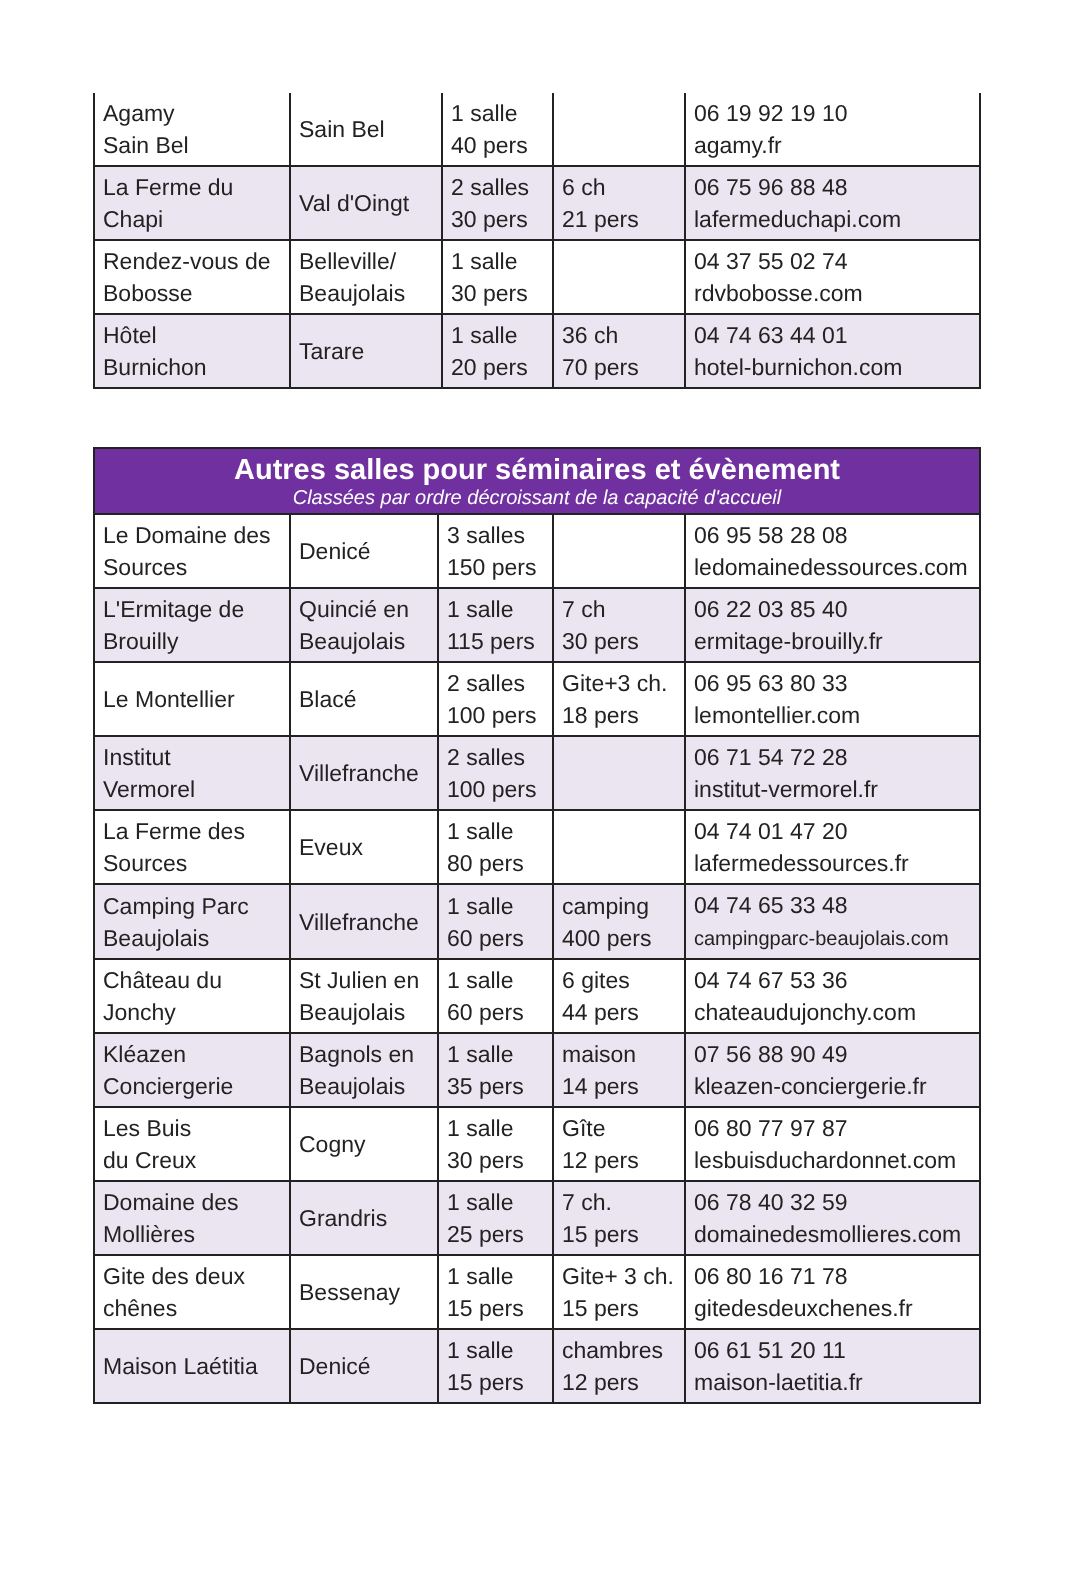| Agamy Sain Bel | Sain Bel | 1 salle 40 pers | | 06 19 92 19 10 agamy.fr |
| La Ferme du Chapi | Val d'Oingt | 2 salles 30 pers | 6 ch 21 pers | 06 75 96 88 48 lafermeduchapi.com |
| Rendez-vous de Bobosse | Belleville/ Beaujolais | 1 salle 30 pers | | 04 37 55 02 74 rdvbobosse.com |
| Hôtel Burnichon | Tarare | 1 salle 20 pers | 36 ch 70 pers | 04 74 63 44 01 hotel-burnichon.com |
| Autres salles pour séminaires et évènement Classées par ordre décroissant de la capacité d'accueil | | | | |
| --- | --- | --- | --- | --- |
| Le Domaine des Sources | Denicé | 3 salles 150 pers | | 06 95 58 28 08 ledomainedessources.com |
| L'Ermitage de Brouilly | Quincié en Beaujolais | 1 salle 115 pers | 7 ch 30 pers | 06 22 03 85 40 ermitage-brouilly.fr |
| Le Montellier | Blacé | 2 salles 100 pers | Gite+3 ch. 18 pers | 06 95 63 80 33 lemontellier.com |
| Institut Vermorel | Villefranche | 2 salles 100 pers | | 06 71 54 72 28 institut-vermorel.fr |
| La Ferme des Sources | Eveux | 1 salle 80 pers | | 04 74 01 47 20 lafermedessources.fr |
| Camping Parc Beaujolais | Villefranche | 1 salle 60 pers | camping 400 pers | 04 74 65 33 48 campingparc-beaujolais.com |
| Château du Jonchy | St Julien en Beaujolais | 1 salle 60 pers | 6 gites 44 pers | 04 74 67 53 36 chateaudujonchy.com |
| Kléazen Conciergerie | Bagnols en Beaujolais | 1 salle 35 pers | maison 14 pers | 07 56 88 90 49 kleazen-conciergerie.fr |
| Les Buis du Creux | Cogny | 1 salle 30 pers | Gîte 12 pers | 06 80 77 97 87 lesbuisduchardonnet.com |
| Domaine des Mollières | Grandris | 1 salle 25 pers | 7 ch. 15 pers | 06 78 40 32 59 domainedesmollieres.com |
| Gite des deux chênes | Bessenay | 1 salle 15 pers | Gite+ 3 ch. 15 pers | 06 80 16 71 78 gitedesdeuxchenes.fr |
| Maison Laétitia | Denicé | 1 salle 15 pers | chambres 12 pers | 06 61 51 20 11 maison-laetitia.fr |